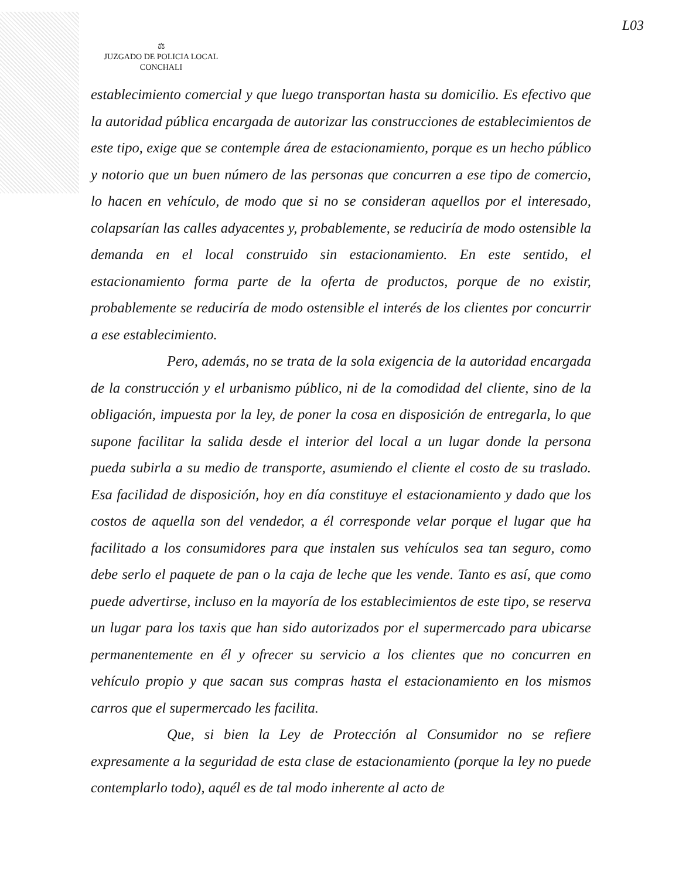L03
⚖
JUZGADO DE POLICIA LOCAL
CONCHALI
establecimiento comercial y que luego transportan hasta su domicilio. Es efectivo que la autoridad pública encargada de autorizar las construcciones de establecimientos de este tipo, exige que se contemple área de estacionamiento, porque es un hecho público y notorio que un buen número de las personas que concurren a ese tipo de comercio, lo hacen en vehículo, de modo que si no se consideran aquellos por el interesado, colapsarían las calles adyacentes y, probablemente, se reduciría de modo ostensible la demanda en el local construido sin estacionamiento. En este sentido, el estacionamiento forma parte de la oferta de productos, porque de no existir, probablemente se reduciría de modo ostensible el interés de los clientes por concurrir a ese establecimiento.
Pero, además, no se trata de la sola exigencia de la autoridad encargada de la construcción y el urbanismo público, ni de la comodidad del cliente, sino de la obligación, impuesta por la ley, de poner la cosa en disposición de entregarla, lo que supone facilitar la salida desde el interior del local a un lugar donde la persona pueda subirla a su medio de transporte, asumiendo el cliente el costo de su traslado. Esa facilidad de disposición, hoy en día constituye el estacionamiento y dado que los costos de aquella son del vendedor, a él corresponde velar porque el lugar que ha facilitado a los consumidores para que instalen sus vehículos sea tan seguro, como debe serlo el paquete de pan o la caja de leche que les vende. Tanto es así, que como puede advertirse, incluso en la mayoría de los establecimientos de este tipo, se reserva un lugar para los taxis que han sido autorizados por el supermercado para ubicarse permanentemente en él y ofrecer su servicio a los clientes que no concurren en vehículo propio y que sacan sus compras hasta el estacionamiento en los mismos carros que el supermercado les facilita.
Que, si bien la Ley de Protección al Consumidor no se refiere expresamente a la seguridad de esta clase de estacionamiento (porque la ley no puede contemplarlo todo), aquél es de tal modo inherente al acto de